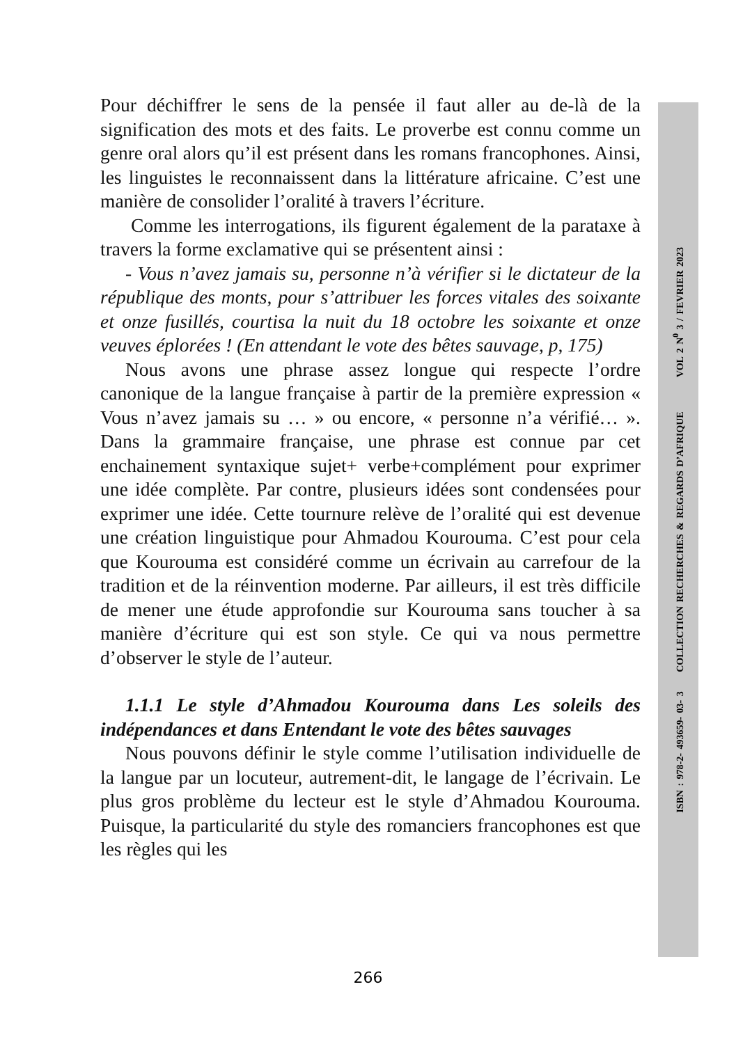Pour déchiffrer le sens de la pensée il faut aller au de-là de la signification des mots et des faits. Le proverbe est connu comme un genre oral alors qu’il est présent dans les romans francophones. Ainsi, les linguistes le reconnaissent dans la littérature africaine. C’est une manière de consolider l’oralité à travers l’écriture.
Comme les interrogations, ils figurent également de la parataxe à travers la forme exclamative qui se présentent ainsi :
- Vous n’avez jamais su, personne n’à vérifier si le dictateur de la république des monts, pour s’attribuer les forces vitales des soixante et onze fusillés, courtisa la nuit du 18 octobre les soixante et onze veuves éplorées ! (En attendant le vote des bêtes sauvage, p, 175)
Nous avons une phrase assez longue qui respecte l’ordre canonique de la langue française à partir de la première expression « Vous n’avez jamais su … » ou encore, « personne n’a vérifié… ». Dans la grammaire française, une phrase est connue par cet enchainement syntaxique sujet+ verbe+complément pour exprimer une idée complète. Par contre, plusieurs idées sont condensées pour exprimer une idée. Cette tournure relève de l’oralité qui est devenue une création linguistique pour Ahmadou Kourouma. C’est pour cela que Kourouma est considéré comme un écrivain au carrefour de la tradition et de la réinvention moderne. Par ailleurs, il est très difficile de mener une étude approfondie sur Kourouma sans toucher à sa manière d’écriture qui est son style. Ce qui va nous permettre d’observer le style de l’auteur.
1.1.1 Le style d’Ahmadou Kourouma dans Les soleils des indépendances et dans Entendant le vote des bêtes sauvages
Nous pouvons définir le style comme l’utilisation individuelle de la langue par un locuteur, autrement-dit, le langage de l’écrivain. Le plus gros problème du lecteur est le style d’Ahmadou Kourouma. Puisque, la particularité du style des romanciers francophones est que les règles qui les
ISBN : 978-2- 493659- 03- 3 COLLECTION RECHERCHES & REGARDS D’AFRIQUE VOL 2 N<sup>0</sup> 3 / FEVRIER 2023
266